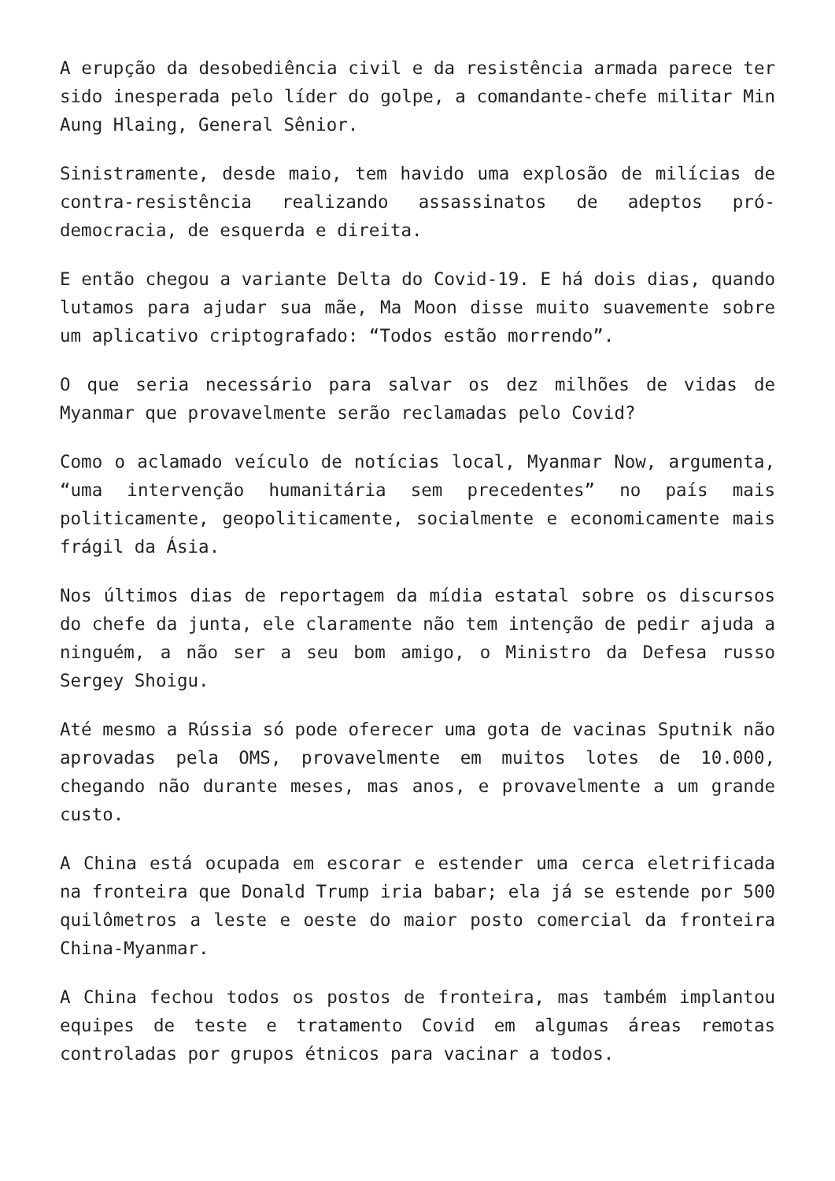A erupção da desobediência civil e da resistência armada parece ter sido inesperada pelo líder do golpe, a comandante-chefe militar Min Aung Hlaing, General Sênior.
Sinistramente, desde maio, tem havido uma explosão de milícias de contra-resistência realizando assassinatos de adeptos pró-democracia, de esquerda e direita.
E então chegou a variante Delta do Covid-19. E há dois dias, quando lutamos para ajudar sua mãe, Ma Moon disse muito suavemente sobre um aplicativo criptografado: “Todos estão morrendo”.
O que seria necessário para salvar os dez milhões de vidas de Myanmar que provavelmente serão reclamadas pelo Covid?
Como o aclamado veículo de notícias local, Myanmar Now, argumenta, “uma intervenção humanitária sem precedentes” no país mais politicamente, geopoliticamente, socialmente e economicamente mais frágil da Ásia.
Nos últimos dias de reportagem da mídia estatal sobre os discursos do chefe da junta, ele claramente não tem intenção de pedir ajuda a ninguém, a não ser a seu bom amigo, o Ministro da Defesa russo Sergey Shoigu.
Até mesmo a Rússia só pode oferecer uma gota de vacinas Sputnik não aprovadas pela OMS, provavelmente em muitos lotes de 10.000, chegando não durante meses, mas anos, e provavelmente a um grande custo.
A China está ocupada em escorar e estender uma cerca eletrificada na fronteira que Donald Trump iria babar; ela já se estende por 500 quilômetros a leste e oeste do maior posto comercial da fronteira China-Myanmar.
A China fechou todos os postos de fronteira, mas também implantou equipes de teste e tratamento Covid em algumas áreas remotas controladas por grupos étnicos para vacinar a todos.